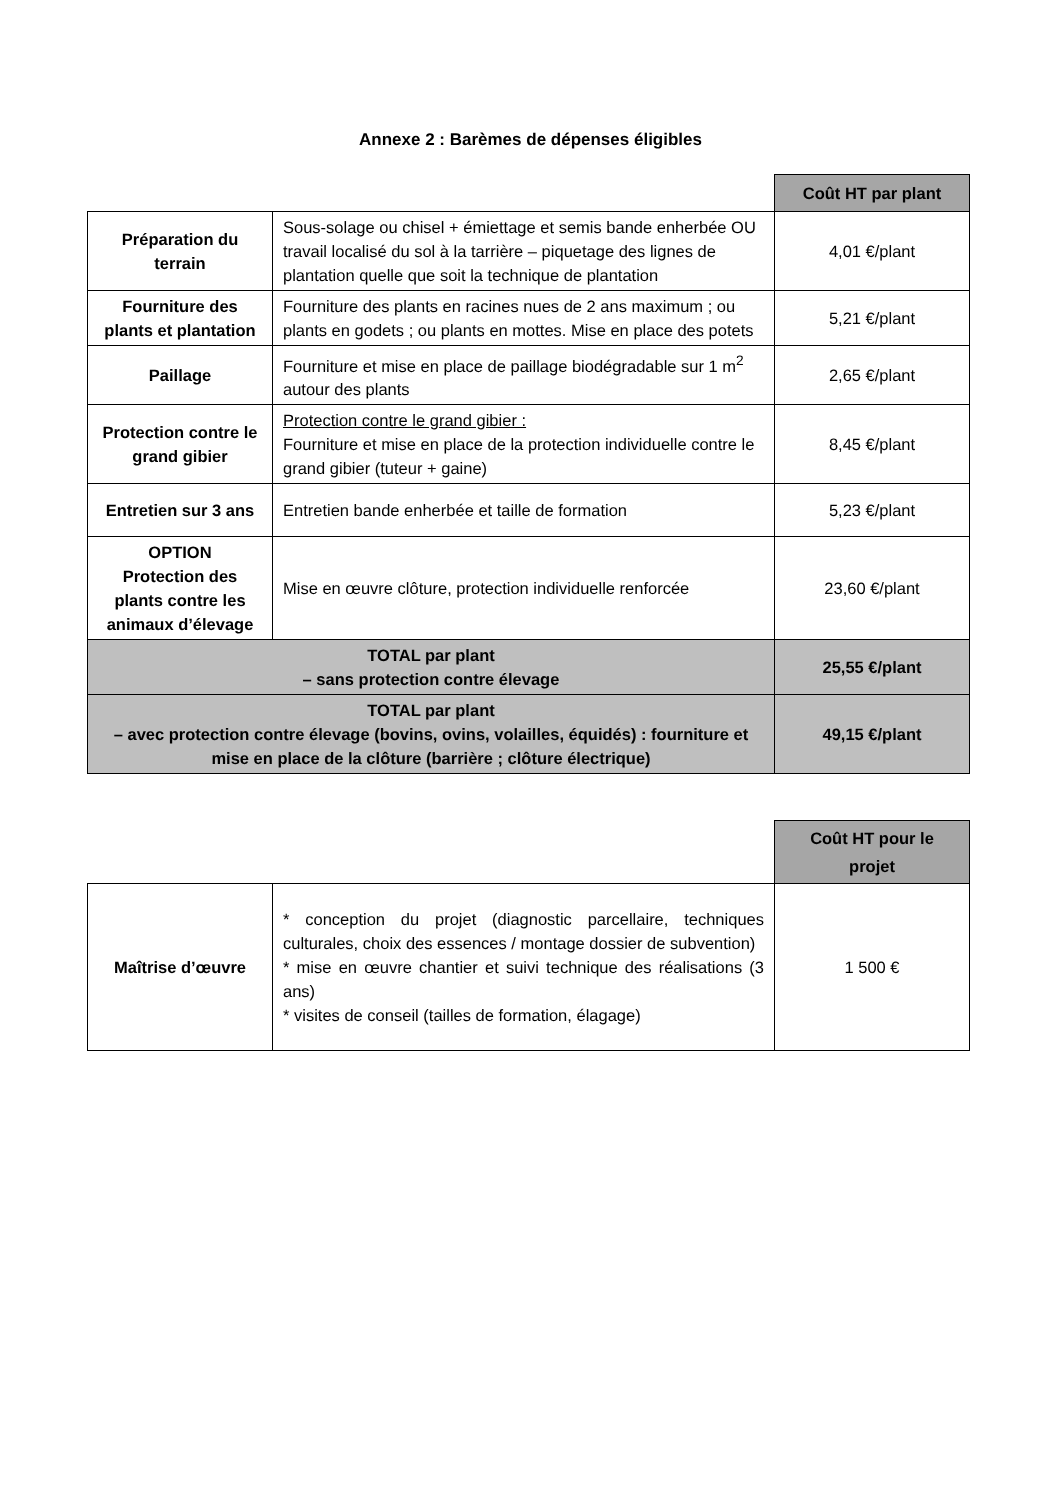Annexe 2 : Barèmes de dépenses éligibles
| | | Coût HT par plant |
| Préparation du terrain | Sous-solage ou chisel + émiettage et semis bande enherbée OU travail localisé du sol à la tarrière – piquetage des lignes de plantation quelle que soit la technique de plantation | 4,01 €/plant |
| Fourniture des plants et plantation | Fourniture des plants en racines nues de 2 ans maximum ; ou plants en godets ; ou plants en mottes. Mise en place des potets | 5,21 €/plant |
| Paillage | Fourniture et mise en place de paillage biodégradable sur 1 m<sup>2</sup> autour des plants | 2,65 €/plant |
| Protection contre le grand gibier | Protection contre le grand gibier : Fourniture et mise en place de la protection individuelle contre le grand gibier (tuteur + gaine) | 8,45 €/plant |
| Entretien sur 3 ans | Entretien bande enherbée et taille de formation | 5,23 €/plant |
| OPTION Protection des plants contre les animaux d’élevage | Mise en œuvre clôture, protection individuelle renforcée | 23,60 €/plant |
| TOTAL par plant – sans protection contre élevage | | 25,55 €/plant |
| TOTAL par plant – avec protection contre élevage (bovins, ovins, volailles, équidés) : fourniture et mise en place de la clôture (barrière ; clôture électrique) | | 49,15 €/plant |
| | | Coût HT pour le projet |
| Maîtrise d’œuvre | * conception du projet (diagnostic parcellaire, techniques culturales, choix des essences / montage dossier de subvention) * mise en œuvre chantier et suivi technique des réalisations (3 ans) * visites de conseil (tailles de formation, élagage) | 1 500 € |